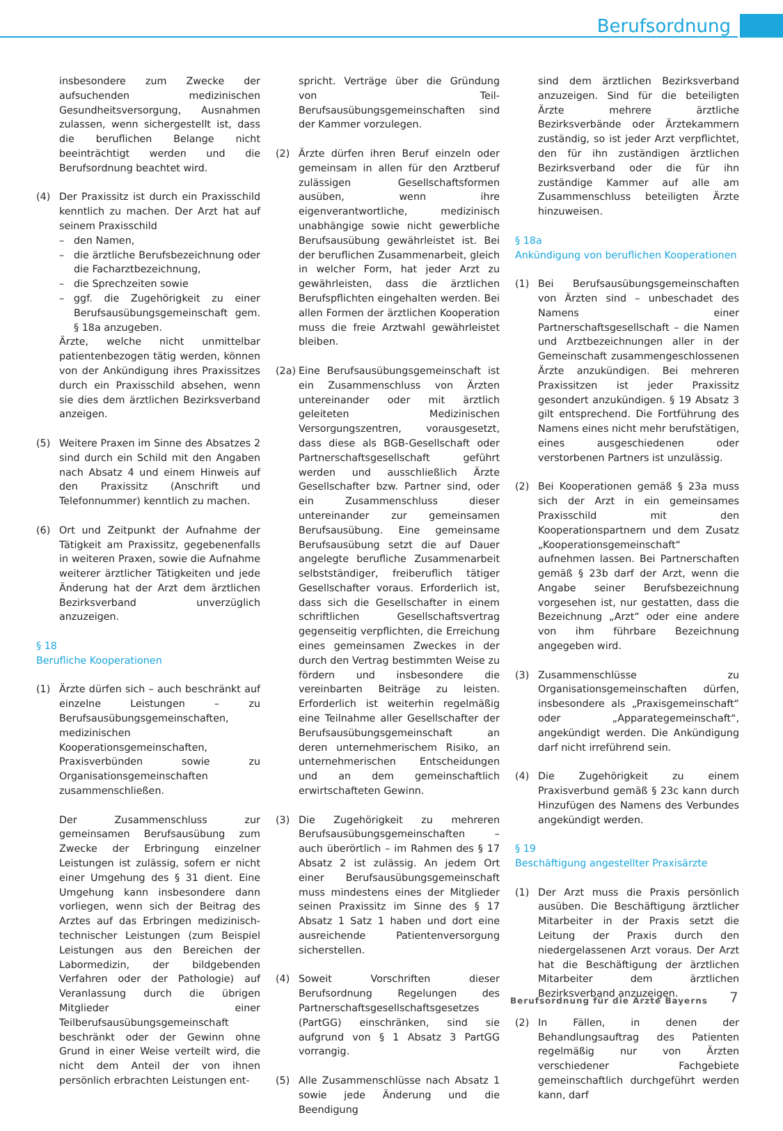Berufsordnung
insbesondere zum Zwecke der aufsuchenden medizinischen Gesundheitsversorgung, Ausnahmen zulassen, wenn sichergestellt ist, dass die beruflichen Belange nicht beeinträchtigt werden und die Berufsordnung beachtet wird.
(4) Der Praxissitz ist durch ein Praxisschild kenntlich zu machen. Der Arzt hat auf seinem Praxisschild
– den Namen,
– die ärztliche Berufsbezeichnung oder die Facharztbezeichnung,
– die Sprechzeiten sowie
– ggf. die Zugehörigkeit zu einer Berufsausübungsgemeinschaft gem. § 18a anzugeben.
Ärzte, welche nicht unmittelbar patientenbezogen tätig werden, können von der Ankündigung ihres Praxissitzes durch ein Praxisschild absehen, wenn sie dies dem ärztlichen Bezirksverband anzeigen.
(5) Weitere Praxen im Sinne des Absatzes 2 sind durch ein Schild mit den Angaben nach Absatz 4 und einem Hinweis auf den Praxissitz (Anschrift und Telefonnummer) kenntlich zu machen.
(6) Ort und Zeitpunkt der Aufnahme der Tätigkeit am Praxissitz, gegebenenfalls in weiteren Praxen, sowie die Aufnahme weiterer ärztlicher Tätigkeiten und jede Änderung hat der Arzt dem ärztlichen Bezirksverband unverzüglich anzuzeigen.
§ 18
Berufliche Kooperationen
(1) Ärzte dürfen sich – auch beschränkt auf einzelne Leistungen – zu Berufsausübungsgemeinschaften, medizinischen Kooperationsgemeinschaften, Praxisverbünden sowie zu Organisationsgemeinschaften zusammenschließen.
Der Zusammenschluss zur gemeinsamen Berufsausübung zum Zwecke der Erbringung einzelner Leistungen ist zulässig, sofern er nicht einer Umgehung des § 31 dient. Eine Umgehung kann insbesondere dann vorliegen, wenn sich der Beitrag des Arztes auf das Erbringen medizinisch-technischer Leistungen (zum Beispiel Leistungen aus den Bereichen der Labormedizin, der bildgebenden Verfahren oder der Pathologie) auf Veranlassung durch die übrigen Mitglieder einer Teilberufsausübungsgemeinschaft beschränkt oder der Gewinn ohne Grund in einer Weise verteilt wird, die nicht dem Anteil der von ihnen persönlich erbrachten Leistungen ent-
spricht. Verträge über die Gründung von Teil-Berufsausübungsgemeinschaften sind der Kammer vorzulegen.
(2) Ärzte dürfen ihren Beruf einzeln oder gemeinsam in allen für den Arztberuf zulässigen Gesellschaftsformen ausüben, wenn ihre eigenverantwortliche, medizinisch unabhängige sowie nicht gewerbliche Berufsausübung gewährleistet ist. Bei der beruflichen Zusammenarbeit, gleich in welcher Form, hat jeder Arzt zu gewährleisten, dass die ärztlichen Berufspflichten eingehalten werden. Bei allen Formen der ärztlichen Kooperation muss die freie Arztwahl gewährleistet bleiben.
(2a)
Eine Berufsausübungsgemeinschaft ist ein Zusammenschluss von Ärzten untereinander oder mit ärztlich geleiteten Medizinischen Versorgungszentren, vorausgesetzt, dass diese als BGB-Gesellschaft oder Partnerschaftsgesellschaft geführt werden und ausschließlich Ärzte Gesellschafter bzw. Partner sind, oder ein Zusammenschluss dieser untereinander zur gemeinsamen Berufsausübung. Eine gemeinsame Berufsausübung setzt die auf Dauer angelegte berufliche Zusammenarbeit selbstständiger, freiberuflich tätiger Gesellschafter voraus. Erforderlich ist, dass sich die Gesellschafter in einem schriftlichen Gesellschaftsvertrag gegenseitig verpflichten, die Erreichung eines gemeinsamen Zweckes in der durch den Vertrag bestimmten Weise zu fördern und insbesondere die vereinbarten Beiträge zu leisten. Erforderlich ist weiterhin regelmäßig eine Teilnahme aller Gesellschafter der Berufsausübungsgemeinschaft an deren unternehmerischem Risiko, an unternehmerischen Entscheidungen und an dem gemeinschaftlich erwirtschafteten Gewinn.
(3) Die Zugehörigkeit zu mehreren Berufsausübungsgemeinschaften – auch überörtlich – im Rahmen des § 17 Absatz 2 ist zulässig. An jedem Ort einer Berufsausübungsgemeinschaft muss mindestens eines der Mitglieder seinen Praxissitz im Sinne des § 17 Absatz 1 Satz 1 haben und dort eine ausreichende Patientenversorgung sicherstellen.
(4) Soweit Vorschriften dieser Berufsordnung Regelungen des Partnerschaftsgesellschaftsgesetzes (PartGG) einschränken, sind sie aufgrund von § 1 Absatz 3 PartGG vorrangig.
(5) Alle Zusammenschlüsse nach Absatz 1 sowie jede Änderung und die Beendigung
sind dem ärztlichen Bezirksverband anzuzeigen. Sind für die beteiligten Ärzte mehrere ärztliche Bezirksverbände oder Ärztekammern zuständig, so ist jeder Arzt verpflichtet, den für ihn zuständigen ärztlichen Bezirksverband oder die für ihn zuständige Kammer auf alle am Zusammenschluss beteiligten Ärzte hinzuweisen.
§ 18a
Ankündigung von beruflichen Kooperationen
(1) Bei Berufsausübungsgemeinschaften von Ärzten sind – unbeschadet des Namens einer Partnerschaftsgesellschaft – die Namen und Arztbezeichnungen aller in der Gemeinschaft zusammengeschlossenen Ärzte anzukündigen. Bei mehreren Praxissitzen ist jeder Praxissitz gesondert anzukündigen. § 19 Absatz 3 gilt entsprechend. Die Fortführung des Namens eines nicht mehr berufstätigen, eines ausgeschiedenen oder verstorbenen Partners ist unzulässig.
(2) Bei Kooperationen gemäß § 23a muss sich der Arzt in ein gemeinsames Praxisschild mit den Kooperationspartnern und dem Zusatz „Kooperationsgemeinschaft“ aufnehmen lassen. Bei Partnerschaften gemäß § 23b darf der Arzt, wenn die Angabe seiner Berufsbezeichnung vorgesehen ist, nur gestatten, dass die Bezeichnung „Arzt“ oder eine andere von ihm führbare Bezeichnung angegeben wird.
(3) Zusammenschlüsse zu Organisationsgemeinschaften dürfen, insbesondere als „Praxisgemeinschaft“ oder „Apparategemeinschaft“, angekündigt werden. Die Ankündigung darf nicht irreführend sein.
(4) Die Zugehörigkeit zu einem Praxisverbund gemäß § 23c kann durch Hinzufügen des Namens des Verbundes angekündigt werden.
§ 19
Beschäftigung angestellter Praxisärzte
(1) Der Arzt muss die Praxis persönlich ausüben. Die Beschäftigung ärztlicher Mitarbeiter in der Praxis setzt die Leitung der Praxis durch den niedergelassenen Arzt voraus. Der Arzt hat die Beschäftigung der ärztlichen Mitarbeiter dem ärztlichen Bezirksverband anzuzeigen.
(2) In Fällen, in denen der Behandlungsauftrag des Patienten regelmäßig nur von Ärzten verschiedener Fachgebiete gemeinschaftlich durchgeführt werden kann, darf
Berufsordnung für die Ärzte Bayerns
7